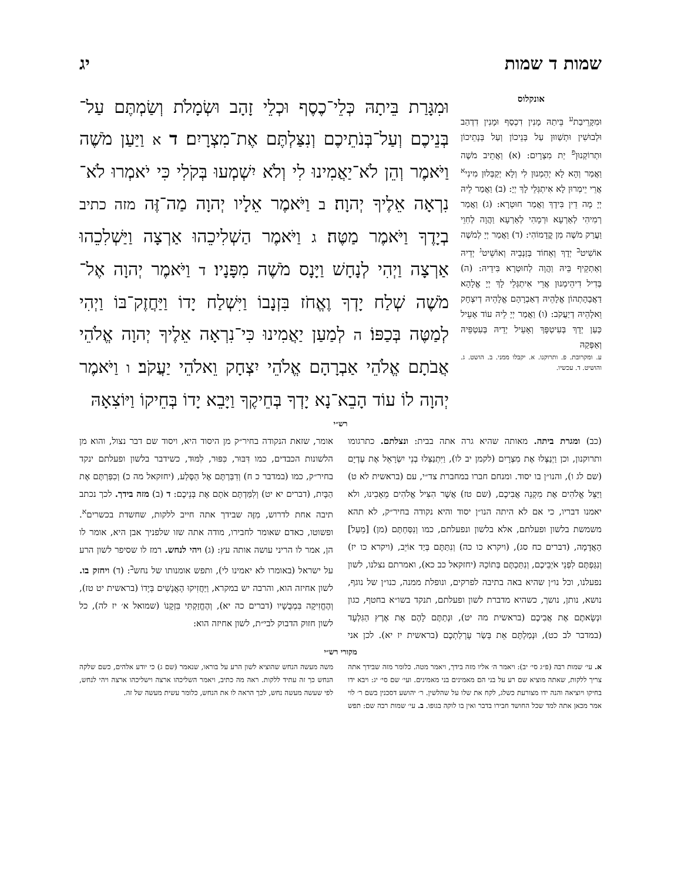שמות ד שמות יג
אונקלוס
וּמִקָּרֵיבַת<sup>ע</sup> בֵּיתַהּ מָנִין דִכְסַף וּמָנִין דִדְהַב וּלְבוּשִׁין וּתְשַׁווּן עַל בְּנֵיכוֹן וְעַל בְּנָתֵיכוֹן וּתְרוֹקְנוּן<sup>פ</sup> יַת מִצְרָיִם: (א) וַאֲתֵיב מֹשֶׁה וַאֲמַר וְהָא לָא יְהֵמְנוּן לִי וְלָא יְקַבְּלוּן מִינִי<sup>א</sup> אֲרֵי יֵימְרוּן לָא אִיתְגְּלֵי לָךְ יְיָ: (ב) וַאֲמַר לֵיהּ יְיָ מָה דֵין בִּידָךְ וַאֲמַר חוּטְרָא: (ג) וַאֲמַר רְמִיהִי לְאַרְעָא וּרְמָהִי לְאַרְעָא וַהֲוָה לְחִוֵי וַעֲרַק מֹשֶׁה מִן קֳדָמוֹהִי: (ד) וַאֲמַר יְיָ לְמֹשֶׁה אוֹשִׁיט<sup>ב</sup> יְדָךְ וְאֵחוֹד בְּזַנְבֵיהּ וְאוֹשֵׁיט<sup>ג</sup> יְדֵיהּ וְאַתְקֵיף בֵּיהּ וַהֲוָה לְחוּטְרָא בִּידֵיהּ: (ה) בְּדִיל דִיהֵימְנוּן אֲרֵי אִיתְגְּלֵי לָךְ יְיָ אֱלָהָא דַאֲבָהָתְהוֹן אֱלָהֵיהּ דְאַבְרָהָם אֱלָהֵיהּ דְיִצְחָק וֵאלָהֵיהּ דְיַעֲקֹב: (ו) וַאֲמַר יְיָ לֵיהּ עוֹד אָעֵיל כְּעַן יְדָךְ בְּעִיטְפָּךְ וְאָעֵיל יְדֵיהּ בְּעִטְפֵּיהּ וְאַפְּקַהּ
ע. ומקרובת. פ. ותרוקנו. א. יקבלו ממני. ב. הושט. ג. והושיט. ד. עכשיו.
וּמִגָּרַת בֵּיתָהּ כְּלֵי־כֶסֶף וּכְלֵי זָהָב וּשְׂמָלֹת וְשַׂמְתֶּם עַל־בְּנֵיכֶם וְעַל־בְּנֹתֵיכֶם וְנִצַּלְתֶּם אֶת־מִצְרָיִם׃ ד א וַיַּעַן מֹשֶׁה וַיֹּאמֶר וְהֵן לֹא־יַאֲמִינוּ לִי וְלֹא יִשְׁמְעוּ בְּקֹלִי כִּי יֹאמְרוּ לֹא־נִרְאָה אֵלֶיךָ יְהוָה׃ ב וַיֹּאמֶר אֵלָיו יְהוָה מַה־זֶּה מזה כתיב בְיָדֶךָ וַיֹּאמֶר מַטֶּה׃ ג וַיֹּאמֶר הַשְׁלִיכֵהוּ אַרְצָה וַיַּשְׁלִכֵהוּ אַרְצָה וַיְהִי לְנָחָשׁ וַיָּנָס מֹשֶׁה מִפָּנָיו׃ ד וַיֹּאמֶר יְהוָה אֶל־מֹשֶׁה שְׁלַח יָדְךָ וֶאֱחֹז בִּזְנָבוֹ וַיִּשְׁלַח יָדוֹ וַיַּחֲזֶק־בּוֹ וַיְהִי לְמַטֶּה בְּכַפּוֹ׃ ה לְמַעַן יַאֲמִינוּ כִּי־נִרְאָה אֵלֶיךָ יְהוָה אֱלֹהֵי אֲבֹתָם אֱלֹהֵי אַבְרָהָם אֱלֹהֵי יִצְחָק וֵאלֹהֵי יַעֲקֹב׃ ו וַיֹּאמֶר יְהוָה לוֹ עוֹד הָבֵא־נָא יָדְךָ בְּחֵיקֶךָ וַיָּבֵא יָדוֹ בְּחֵיקוֹ וַיּוֹצִאָהּ
רש״י
(כב) ומגרת ביתה. מאותה שהיא גרה אתה בבית: ונצלתם. כתרגומו ותרוקנון, וכן וַיְנַצְּלוּ אֶת מִצְרָיִם (לקמן יב לו), וַיִּתְנַצְּלוּ בְנֵי יִשְׂרָאֵל אֶת עֶדְיָם (שם לג ו), והנו״ן בו יסוד. ומנחם חברו במחברת צד״י, עם (בראשית לא ט) וַיַּצֵּל אֱלֹהִים אֶת מִקְנֵה אֲבִיכֶם, (שם טז) אֲשֶׁר הִצִּיל אֱלֹהִים מֵאָבִינוּ, ולא יאמנו דבריו, כי אם לא היתה הנו״ן יסוד והיא נקודה בחיר״ק, לא תהא משמשת בלשון ופעלתם, אלא בלשון ונפעלתם, כמו וְנִסַּחְתֶּם (מן) [מֵעַל] הָאֲדָמָה, (דברים כח סג), (ויקרא כו כה) וְנִתַּתֶּם בְּיַד אוֹיֵב, (ויקרא כו יז) וְנִגַּפְתֶּם לִפְנֵי אֹיְבֵיכֶם, וְנִתַּכְתֶּם בְּתוֹכָהּ (יחזקאל כב כא), ואמרתם נצלנו, לשון נפעלנו, וכל נו״ן שהיא באה בתיבה לפרקים, ונופלת ממנה, כנו״ן של נוגף, נושא, נותן, נושך, כשהיא מדברת לשון ופעלתם, תנקד בשו״א בחטף, כגון וּנְשָׂאתֶם אֶת אֲבִיכֶם (בראשית מה יט), וּנְתַתֶּם לָהֶם אֶת אֶרֶץ הַגִּלְעָד (במדבר לב כט), וּנְמַלְתֶּם אֵת בְּשַׂר עָרְלַתְכֶם (בראשית יז יא). לכן אני אומר, שזאת הנקודה בחיר״ק מן היסוד היא, ויסוד שם דבר נצול, והוא מן הלשונות הכבדים, כמו דִּבּוּר, כִּפּוּר, לִמּוּד, כשידבר בלשון ופעלתם ינקד בחיר״ק, כמו (במדבר כ ח) וְדִבַּרְתֶּם אֶל הַסֶּלַע, (יחזקאל מה כ) וְכִפַּרְתֶּם אֶת הַבָּיִת, (דברים יא יט) וְלִמַּדְתֶּם אֹתָם אֶת בְּנֵיכֶם: ד (ב) מזה בידך. לכך נכתב תיבה אחת לדרוש, מִזֶּה שבידך אתה חייב ללקות, שחשדת בכשרים<sup>א</sup>. ופשוטו, כאדם שאומר לחבירו, מודה אתה שזו שלפניך אבן היא, אומר לו הן, אמר לו הריני עושה אותה עץ: (ג) ויהי לנחש. רמז לו שסיפר לשון הרע על ישראל (באומרו לא יאמינו לי), ותפש אומנותו של נחש<sup>ב</sup>: (ד) ויחזק בו. לשון אחיזה הוא, והרבה יש במקרא, וַיַּחֲזִיקוּ הָאֲנָשִׁים בְּיָדוֹ (בראשית יט טז), וְהֶחֱזִיקָה בִּמְבֻשָׁיו (דברים כה יא), וְהֶחֱזַקְתִּי בִּזְקָנוֹ (שמואל א׳ יז לה), כל לשון חזוק הדבוק לבי״ת, לשון אחיזה הוא:
מקורי רש״י
א. עי׳ שמות רבה (פ״ג סי׳ יב): ויאמר ה׳ אליו מזה בידך, ויאמר מטה. כלומר מזה שבידך אתה צריך ללקות, שאתה מוציא שם רע על בני הם מאמינים בני מאמינים. ועי׳ שם סי׳ יג: ויבא ידו בחיקו ויוציאה והנה ידו מצורעת כשלג, לקח את שלו על שהלשין. ר׳ יהושע דסכנין בשם ר׳ לוי אמר מכאן אתה למד שכל החושד חבירו בדבר ואין בו לוקה בגופו. ב. עי׳ שמות רבה שם: תפש משה מעשה הנחש שהוציא לשון הרע על בוראו, שנאמר (שם ג) כי יודע אלהים, כשם שלקה הנחש כך זה עתיד ללקות. ראה מה כתיב, ויאמר השליכהו ארצה וישליכהו ארצה ויהי לנחש, לפי שעשה מעשה נחש, לכך הראה לו את הנחש, כלומר עשית מעשה של זה.